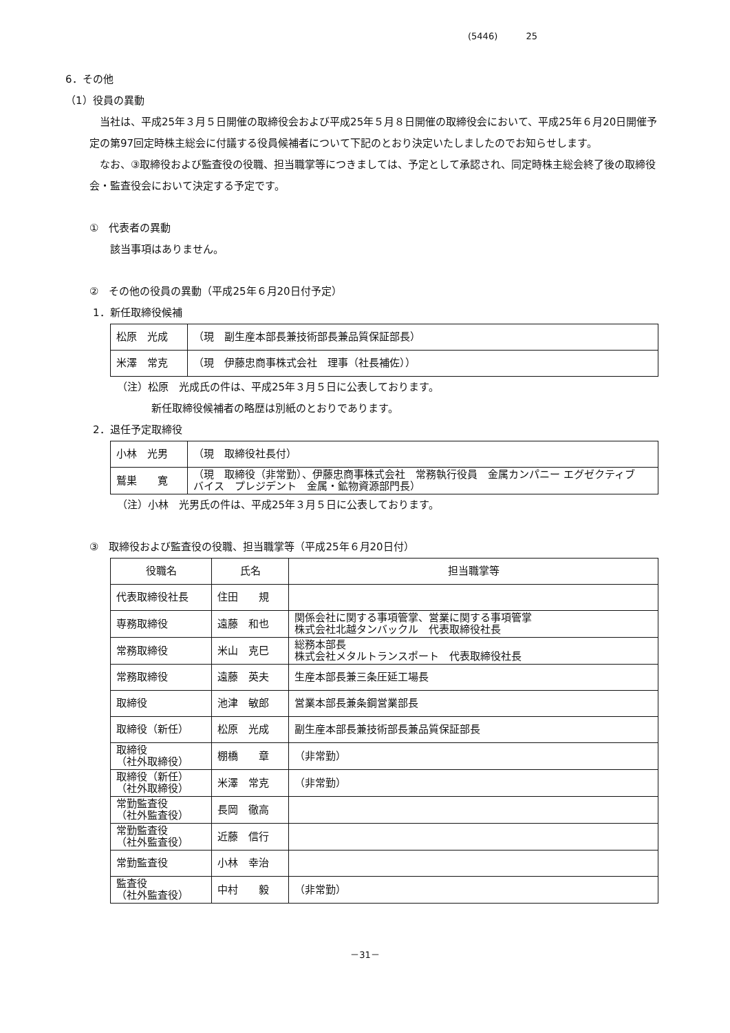(5446) 25
6．その他
（1）役員の異動
　当社は、平成25年３月５日開催の取締役会および平成25年５月８日開催の取締役会において、平成25年６月20日開催予定の第97回定時株主総会に付議する役員候補者について下記のとおり決定いたしましたのでお知らせします。
　なお、③取締役および監査役の役職、担当職掌等につきましては、予定として承認され、同定時株主総会終了後の取締役会・監査役会において決定する予定です。
①　代表者の異動
　　該当事項はありません。
②　その他の役員の異動（平成25年６月20日付予定）
1．新任取締役候補
| 松原 光成 | （現 副生産本部長兼技術部長兼品質保証部長） |
| 米澤 常克 | （現 伊藤忠商事株式会社 理事（社長補佐）） |
（注）松原　光成氏の件は、平成25年３月５日に公表しております。
新任取締役候補者の略歴は別紙のとおりであります。
2．退任予定取締役
| 小林 光男 | （現 取締役社長付） |
| 鷲巣 寛 | （現 取締役（非常勤）、伊藤忠商事株式会社 常務執行役員 金属カンパニー エグゼクティブ バイス プレジデント 金属・鉱物資源部門長） |
（注）小林　光男氏の件は、平成25年３月５日に公表しております。
③　取締役および監査役の役職、担当職掌等（平成25年６月20日付）
| 役職名 | 氏名 | 担当職掌等 |
| --- | --- | --- |
| 代表取締役社長 | 住田 規 | |
| 専務取締役 | 遠藤 和也 | 関係会社に関する事項管掌、営業に関する事項管掌 株式会社北越タンバックル 代表取締役社長 |
| 常務取締役 | 米山 克巳 | 総務本部長 株式会社メタルトランスポート 代表取締役社長 |
| 常務取締役 | 遠藤 英夫 | 生産本部長兼三条圧延工場長 |
| 取締役 | 池津 敏郎 | 営業本部長兼条鋼営業部長 |
| 取締役（新任） | 松原 光成 | 副生産本部長兼技術部長兼品質保証部長 |
| 取締役 （社外取締役） | 棚橋 章 | （非常勤） |
| 取締役（新任） （社外取締役） | 米澤 常克 | （非常勤） |
| 常勤監査役 （社外監査役） | 長岡 徹高 | |
| 常勤監査役 （社外監査役） | 近藤 信行 | |
| 常勤監査役 | 小林 幸治 | |
| 監査役 （社外監査役） | 中村 毅 | （非常勤） |
－31－